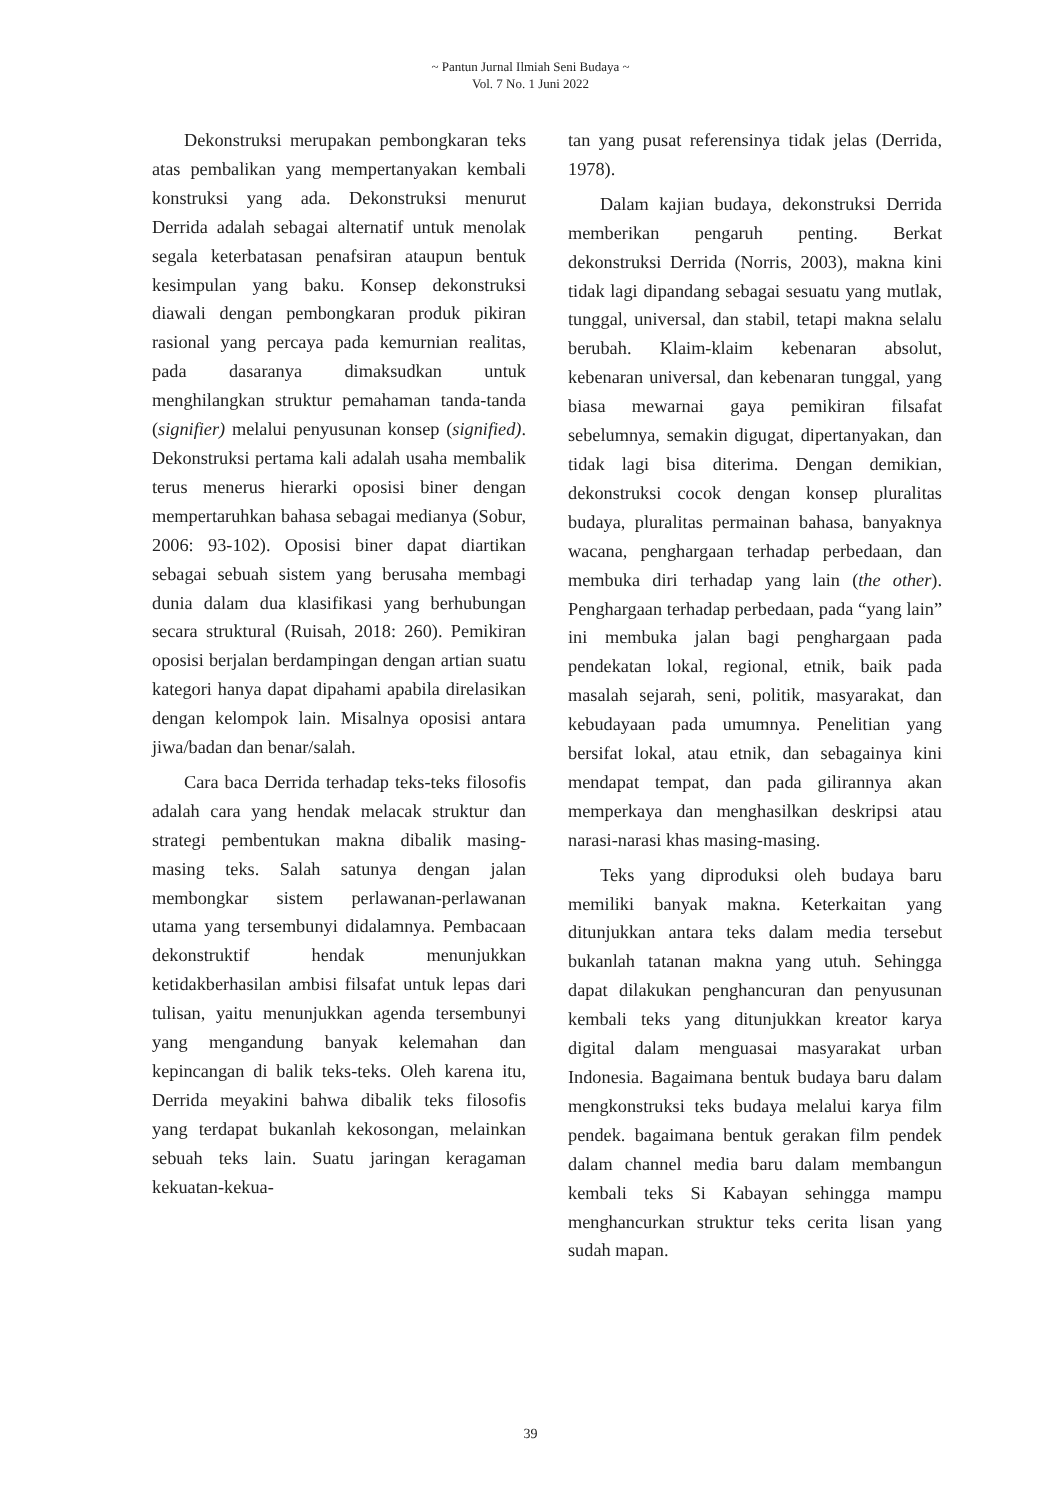~ Pantun Jurnal Ilmiah Seni Budaya ~
Vol. 7 No. 1 Juni 2022
Dekonstruksi merupakan pembongkaran teks atas pembalikan yang mempertanyakan kembali konstruksi yang ada. Dekonstruksi menurut Derrida adalah sebagai alternatif untuk menolak segala keterbatasan penafsiran ataupun bentuk kesimpulan yang baku. Konsep dekonstruksi diawali dengan pembongkaran produk pikiran rasional yang percaya pada kemurnian realitas, pada dasaranya dimaksudkan untuk menghilangkan struktur pemahaman tanda-tanda (signifier) melalui penyusunan konsep (signified). Dekonstruksi pertama kali adalah usaha membalik terus menerus hierarki oposisi biner dengan mempertaruhkan bahasa sebagai medianya (Sobur, 2006: 93-102). Oposisi biner dapat diartikan sebagai sebuah sistem yang berusaha membagi dunia dalam dua klasifikasi yang berhubungan secara struktural (Ruisah, 2018: 260). Pemikiran oposisi berjalan berdampingan dengan artian suatu kategori hanya dapat dipahami apabila direlasikan dengan kelompok lain. Misalnya oposisi antara jiwa/badan dan benar/salah.
Cara baca Derrida terhadap teks-teks filosofis adalah cara yang hendak melacak struktur dan strategi pembentukan makna dibalik masing-masing teks. Salah satunya dengan jalan membongkar sistem perlawanan-perlawanan utama yang tersembunyi didalamnya. Pembacaan dekonstruktif hendak menunjukkan ketidakberhasilan ambisi filsafat untuk lepas dari tulisan, yaitu menunjukkan agenda tersembunyi yang mengandung banyak kelemahan dan kepincangan di balik teks-teks. Oleh karena itu, Derrida meyakini bahwa dibalik teks filosofis yang terdapat bukanlah kekosongan, melainkan sebuah teks lain. Suatu jaringan keragaman kekuatan-kekua-
tan yang pusat referensinya tidak jelas (Derrida, 1978).
Dalam kajian budaya, dekonstruksi Derrida memberikan pengaruh penting. Berkat dekonstruksi Derrida (Norris, 2003), makna kini tidak lagi dipandang sebagai sesuatu yang mutlak, tunggal, universal, dan stabil, tetapi makna selalu berubah. Klaim-klaim kebenaran absolut, kebenaran universal, dan kebenaran tunggal, yang biasa mewarnai gaya pemikiran filsafat sebelumnya, semakin digugat, dipertanyakan, dan tidak lagi bisa diterima. Dengan demikian, dekonstruksi cocok dengan konsep pluralitas budaya, pluralitas permainan bahasa, banyaknya wacana, penghargaan terhadap perbedaan, dan membuka diri terhadap yang lain (the other). Penghargaan terhadap perbedaan, pada “yang lain” ini membuka jalan bagi penghargaan pada pendekatan lokal, regional, etnik, baik pada masalah sejarah, seni, politik, masyarakat, dan kebudayaan pada umumnya. Penelitian yang bersifat lokal, atau etnik, dan sebagainya kini mendapat tempat, dan pada gilirannya akan memperkaya dan menghasilkan deskripsi atau narasi-narasi khas masing-masing.
Teks yang diproduksi oleh budaya baru memiliki banyak makna. Keterkaitan yang ditunjukkan antara teks dalam media tersebut bukanlah tatanan makna yang utuh. Sehingga dapat dilakukan penghancuran dan penyusunan kembali teks yang ditunjukkan kreator karya digital dalam menguasai masyarakat urban Indonesia. Bagaimana bentuk budaya baru dalam mengkonstruksi teks budaya melalui karya film pendek. bagaimana bentuk gerakan film pendek dalam channel media baru dalam membangun kembali teks Si Kabayan sehingga mampu menghancurkan struktur teks cerita lisan yang sudah mapan.
39